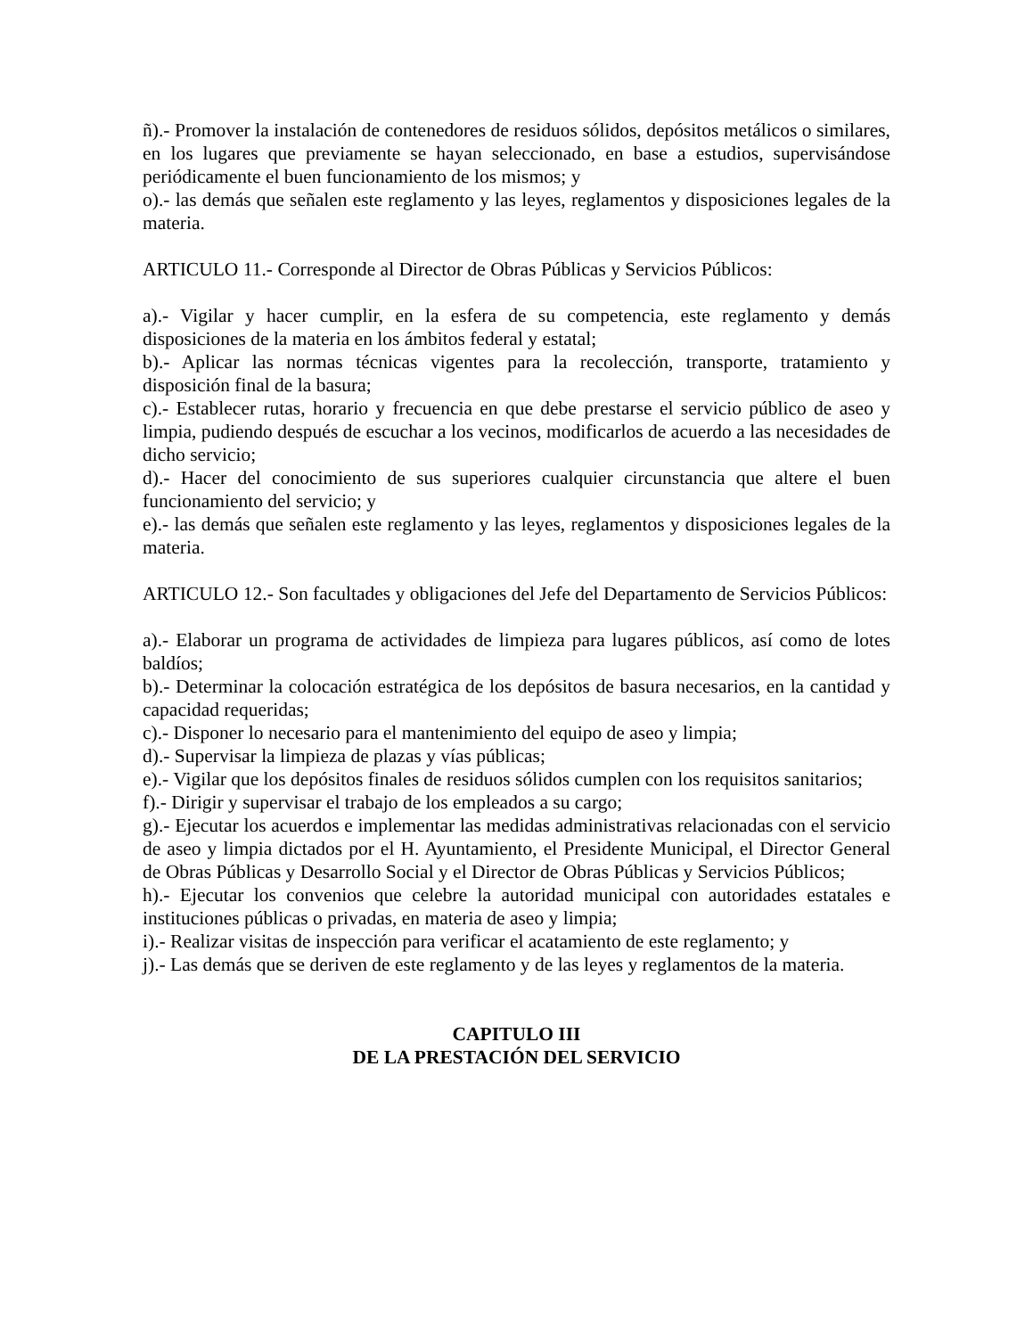ñ).- Promover la instalación de contenedores de residuos sólidos, depósitos metálicos o similares, en los lugares que previamente se hayan seleccionado, en base a estudios, supervisándose periódicamente el buen funcionamiento de los mismos; y
o).- las demás que señalen este reglamento y las leyes, reglamentos y disposiciones legales de la materia.
ARTICULO 11.- Corresponde al Director de Obras Públicas y Servicios Públicos:
a).- Vigilar y hacer cumplir, en la esfera de su competencia, este reglamento y demás disposiciones de la materia en los ámbitos federal y estatal;
b).- Aplicar las normas técnicas vigentes para la recolección, transporte, tratamiento y disposición final de la basura;
c).- Establecer rutas, horario y frecuencia en que debe prestarse el servicio público de aseo y limpia, pudiendo después de escuchar a los vecinos, modificarlos de acuerdo a las necesidades de dicho servicio;
d).- Hacer del conocimiento de sus superiores cualquier circunstancia que altere el buen funcionamiento del servicio; y
e).- las demás que señalen este reglamento y las leyes, reglamentos y disposiciones legales de la materia.
ARTICULO 12.- Son facultades y obligaciones del Jefe del Departamento de Servicios Públicos:
a).- Elaborar un programa de actividades de limpieza para lugares públicos, así como de lotes baldíos;
b).- Determinar la colocación estratégica de los depósitos de basura necesarios, en la cantidad y capacidad requeridas;
c).- Disponer lo necesario para el mantenimiento del equipo de aseo y limpia;
d).- Supervisar la limpieza de plazas y vías públicas;
e).- Vigilar que los depósitos finales de residuos sólidos cumplen con los requisitos sanitarios;
f).- Dirigir y supervisar el trabajo de los empleados a su cargo;
g).- Ejecutar los acuerdos e implementar las medidas administrativas relacionadas con el servicio de aseo y limpia dictados por el H. Ayuntamiento, el Presidente Municipal, el Director General de Obras Públicas y Desarrollo Social y el Director de Obras Públicas y Servicios Públicos;
h).- Ejecutar los convenios que celebre la autoridad municipal con autoridades estatales e instituciones públicas o privadas, en materia de aseo y limpia;
i).- Realizar visitas de inspección para verificar el acatamiento de este reglamento; y
j).- Las demás que se deriven de este reglamento y de las leyes y reglamentos de la materia.
CAPITULO III
DE LA PRESTACIÓN DEL SERVICIO